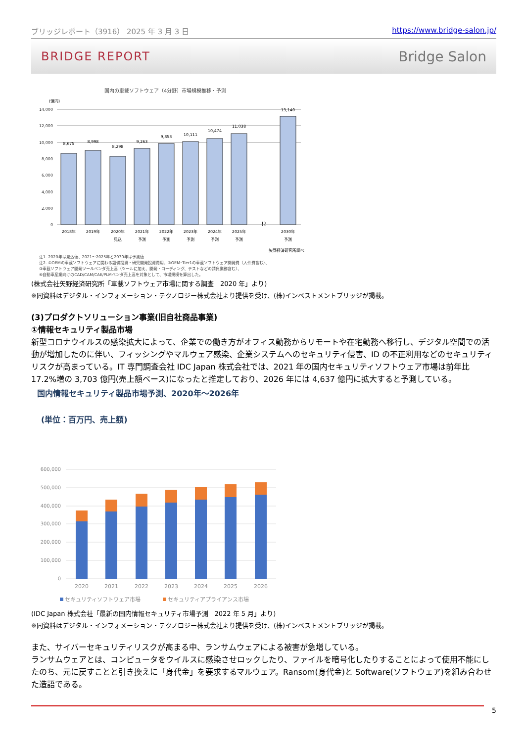ブリッジレポート（3916） 2025 年 3 月 3 日 https://www.bridge-salon.jp/
BRIDGE REPORT Bridge Salon
国内の車載ソフトウェア（4分野）市場規模推移・予測
(億円)
14,000
12,000
10,000
8,000
6,000
4,000
2,000
0
8,675
8,998
8,298
9,263
9,853
10,111
10,474
11,038
13,140
2018年
2019年
2020年
2021年
2022年
2023年
2024年
2025年
2030年
見込
予測
予測
予測
予測
予測
予測
≀≀
矢野経済研究所調べ
注1. 2020年は見込値、2021～2025年と2030年は予測値
注2. ①OEMの車載ソフトウェアに関わる設備投資・研究開発投資費用、②OEM･Tier1の車載ソフトウェア開発費（人件費含む）、
③車載ソフトウェア開発ツールベンダ売上高（ツールに加え、開発・コーディング、テストなどの請負業務含む）、
④自動車産業向けのCAD/CAM/CAE/PLMベンダ売上高を対象として、市場規模を算出した。
(株式会社矢野経済研究所「車載ソフトウェア市場に関する調査　2020 年」より)
※同資料はデジタル・インフォメーション・テクノロジー株式会社より提供を受け、(株)インベストメントブリッジが掲載。
(3)プロダクトソリューション事業(旧自社商品事業)
①情報セキュリティ製品市場
新型コロナウイルスの感染拡大によって、企業での働き方がオフィス勤務からリモートや在宅勤務へ移行し、デジタル空間での活動が増加したのに伴い、フィッシングやマルウェア感染、企業システムへのセキュリティ侵害、ID の不正利用などのセキュリティリスクが高まっている。IT 専門調査会社 IDC Japan 株式会社では、2021 年の国内セキュリティソフトウェア市場は前年比 17.2%増の 3,703 億円(売上額ベース)になったと推定しており、2026 年には 4,637 億円に拡大すると予測している。
国内情報セキュリティ製品市場予測、2020年～2026年
(単位：百万円、売上額)
600,000
500,000
400,000
300,000
200,000
100,000
0
2020
2021
2022
2023
2024
2025
2026
セキュリティソフトウェア市場
セキュリティアプライアンス市場
(IDC Japan 株式会社「最新の国内情報セキュリティ市場予測　2022 年 5 月」より)
※同資料はデジタル・インフォメーション・テクノロジー株式会社より提供を受け、(株)インベストメントブリッジが掲載。
また、サイバーセキュリティリスクが高まる中、ランサムウェアによる被害が急増している。
ランサムウェアとは、コンピュータをウイルスに感染させロックしたり、ファイルを暗号化したりすることによって使用不能にしたのち、元に戻すことと引き換えに「身代金」を要求するマルウェア。Ransom(身代金)と Software(ソフトウェア)を組み合わせた造語である。
5